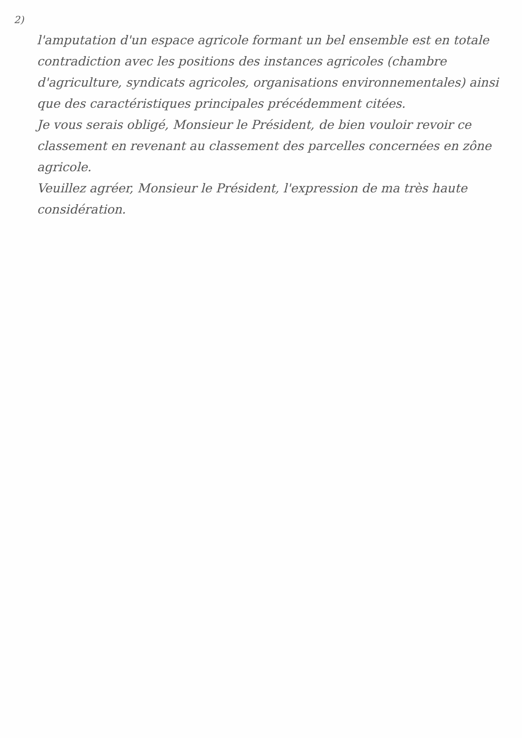2)
l'amputation d'un espace agricole formant un bel ensemble est en totale contradiction avec les positions des instances agricoles (chambre d'agriculture, syndicats agricoles, organisations environnementales) ainsi que des caractéristiques principales précédemment citées.
Je vous serais obligé, Monsieur le Président, de bien vouloir revoir ce classement en revenant au classement des parcelles concernées en zône agricole.
Veuillez agréer, Monsieur le Président, l'expression de ma très haute considération.